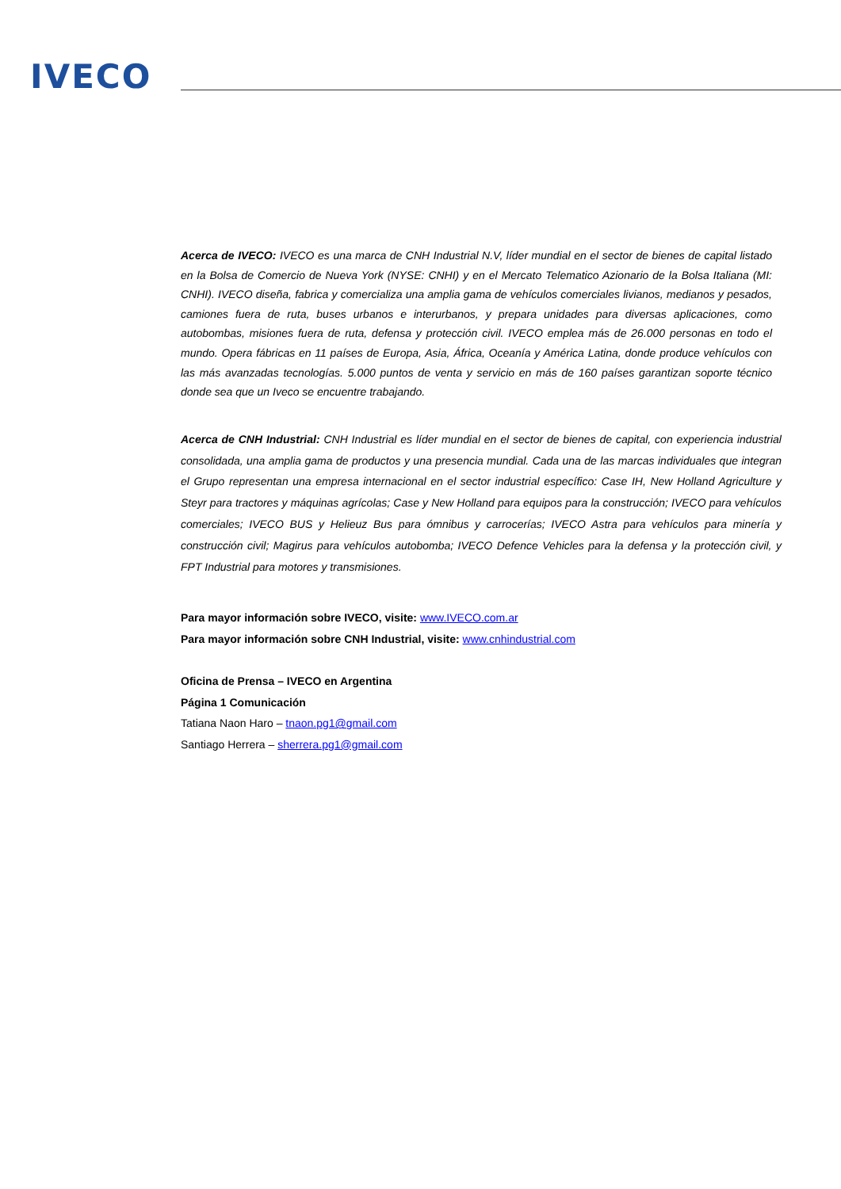IVECO
Acerca de IVECO: IVECO es una marca de CNH Industrial N.V, líder mundial en el sector de bienes de capital listado en la Bolsa de Comercio de Nueva York (NYSE: CNHI) y en el Mercato Telematico Azionario de la Bolsa Italiana (MI: CNHI). IVECO diseña, fabrica y comercializa una amplia gama de vehículos comerciales livianos, medianos y pesados, camiones fuera de ruta, buses urbanos e interurbanos, y prepara unidades para diversas aplicaciones, como autobombas, misiones fuera de ruta, defensa y protección civil. IVECO emplea más de 26.000 personas en todo el mundo. Opera fábricas en 11 países de Europa, Asia, África, Oceanía y América Latina, donde produce vehículos con las más avanzadas tecnologías. 5.000 puntos de venta y servicio en más de 160 países garantizan soporte técnico donde sea que un Iveco se encuentre trabajando.
Acerca de CNH Industrial: CNH Industrial es líder mundial en el sector de bienes de capital, con experiencia industrial consolidada, una amplia gama de productos y una presencia mundial. Cada una de las marcas individuales que integran el Grupo representan una empresa internacional en el sector industrial específico: Case IH, New Holland Agriculture y Steyr para tractores y máquinas agrícolas; Case y New Holland para equipos para la construcción; IVECO para vehículos comerciales; IVECO BUS y Helieuz Bus para ómnibus y carrocerías; IVECO Astra para vehículos para minería y construcción civil; Magirus para vehículos autobomba; IVECO Defence Vehicles para la defensa y la protección civil, y FPT Industrial para motores y transmisiones.
Para mayor información sobre IVECO, visite: www.IVECO.com.ar
Para mayor información sobre CNH Industrial, visite: www.cnhindustrial.com
Oficina de Prensa – IVECO en Argentina
Página 1 Comunicación
Tatiana Naon Haro – tnaon.pg1@gmail.com
Santiago Herrera – sherrera.pg1@gmail.com